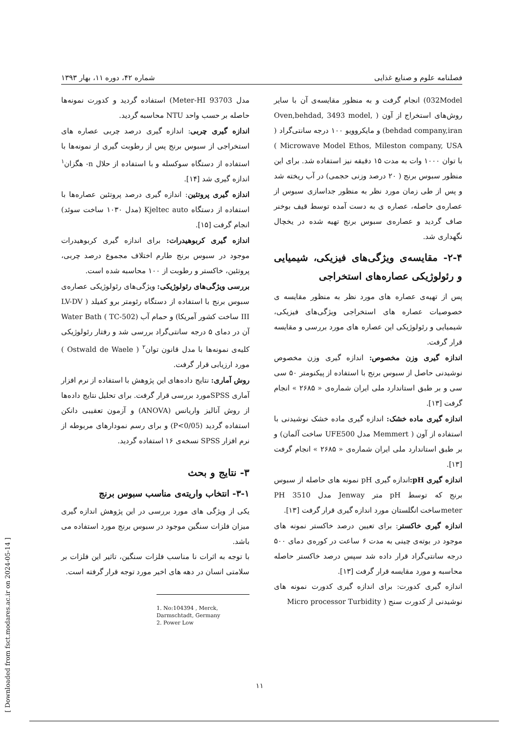فصلنامه علوم و صنایع غذایی شماره ۴۲، دوره ۱۱، بهار ۱۳۹۳
032Model) انجام گرفت و به منظور مقایسه‌ی آن با سایر روش‌های استخراج از آون ( Oven,behdad, 3493 model, behdad company,iran) و مایکروویو ۱۰۰ درجه سانتی‌گراد ( Microwave Model Ethos, Mileston company, USA ) با توان ۱۰۰۰ وات به مدت ۱۵ دقیقه نیز استفاده شد. برای این منظور سبوس برنج ( ۲۰ درصد وزنی حجمی) در آب ریخته شد و پس از طی زمان مورد نظر به منظور جداسازی سبوس از عصاره‌ی حاصله، عصاره ی به دست آمده توسط قیف بوخنر صاف گردید و عصاره‌ی سبوس برنج تهیه شده در یخچال نگهداری شد.
۲-۴- مقایسه‌ی ویژگی‌های فیزیکی، شیمیایی و رئولوژیکی عصاره‌های استخراجی
پس از تهیه‌ی عصاره های مورد نظر به منظور مقایسه ی خصوصیات عصاره های استخراجی ویژگی‌های فیزیکی، شیمیایی و رئولوژیکی این عصاره های مورد بررسی و مقایسه قرار گرفت.
اندازه گیری وزن مخصوص: اندازه گیری وزن مخصوص نوشیدنی حاصل از سبوس برنج با استفاده از پیکنومتر ۵۰ سی سی و بر طبق استاندارد ملی ایران شماره‌ی « ۲۶۸۵ » انجام گرفت [۱۳].
اندازه گیری ماده خشک: اندازه گیری ماده خشک نوشیدنی با استفاده از آون ( Memmert مدل UFE500 ساخت آلمان) و بر طبق استاندارد ملی ایران شماره‌ی « ۲۶۸۵ » انجام گرفت [۱۳].
اندازه گیری pH: اندازه گیری pH نمونه های حاصله از سبوس برنج که توسط pH متر Jenway مدل 3510 PH meterساخت انگلستان مورد اندازه گیری قرار گرفت [۱۳].
اندازه گیری خاکستر: برای تعیین درصد خاکستر نمونه های موجود در بوته‌ی چینی به مدت ۶ ساعت در کوره‌ی دمای ۵۰۰ درجه سانتی‌گراد قرار داده شد سپس درصد خاکستر حاصله محاسبه و مورد مقایسه قرار گرفت [۱۳].
اندازه گیری کدورت: برای اندازه گیری کدورت نمونه های نوشیدنی از کدورت سنج ( Micro processor Turbidity
مدل Meter-HI 93703) استفاده گردید و کدورت نمونه‌ها حاصله بر حسب واحد NTU محاسبه گردید.
اندازه گیری چربی: اندازه گیری درصد چربی عصاره های استخراجی از سبوس برنج پس از رطوبت گیری از نمونه‌ها با استفاده از دستگاه سوکسله و با استفاده از حلال n- هگزان<sup>۱</sup> اندازه گیری شد [۱۴].
اندازه گیری پروتئین: اندازه گیری درصد پروتئین عصاره‌ها با استفاده از دستگاه Kjeltec auto (مدل ۱۰۳۰ ساخت سوئد) انجام گرفت [۱۵].
اندازه گیری کربوهیدرات: برای اندازه گیری کربوهیدرات موجود در سبوس برنج طارم اختلاف مجموع درصد چربی، پروتئین، خاکستر و رطوبت از ۱۰۰ محاسبه شده است.
بررسی ویژگی‌های رئولوژیکی: ویژگی‌های رئولوژیکی عصاره‌ی سبوس برنج با استفاده از دستگاه رئومتر برو کفیلد ( LV-DV III ساخت کشور آمریکا) و حمام آب (TC-502 ) Water Bath آن در دمای ۵ درجه سانتی‌گراد بررسی شد و رفتار رئولوژیکی کلیه‌ی نمونه‌ها با مدل قانون توان<sup>۲</sup> ( Ostwald de Waele ) مورد ارزیابی قرار گرفت.
روش آماری: نتایج داده‌های این پژوهش با استفاده از نرم افزار آماری SPSSمورد بررسی قرار گرفت. برای تحلیل نتایج داده‌ها از روش آنالیز واریانس (ANOVA) و آزمون تعقیبی دانکن استفاده گردید (P<0/05) و برای رسم نمودارهای مربوطه از نرم افزار SPSS نسخه‌ی ۱۶ استفاده گردید.
۳- نتایج و بحث
۳-۱- انتخاب واریته‌ی مناسب سبوس برنج
یکی از ویژگی های مورد بررسی در این پژوهش اندازه گیری میزان فلزات سنگین موجود در سبوس برنج مورد استفاده می باشد.
با توجه به اثرات نا مناسب فلزات سنگین، تاثیر این فلزات بر سلامتی انسان در دهه های اخیر مورد توجه قرار گرفته است.
1. No:104394 , Merck, Darmschtadt, Germany
2. Power Low
[ Downloaded from fsct.modares.ac.ir on 2024-05-14 ]
۱۱